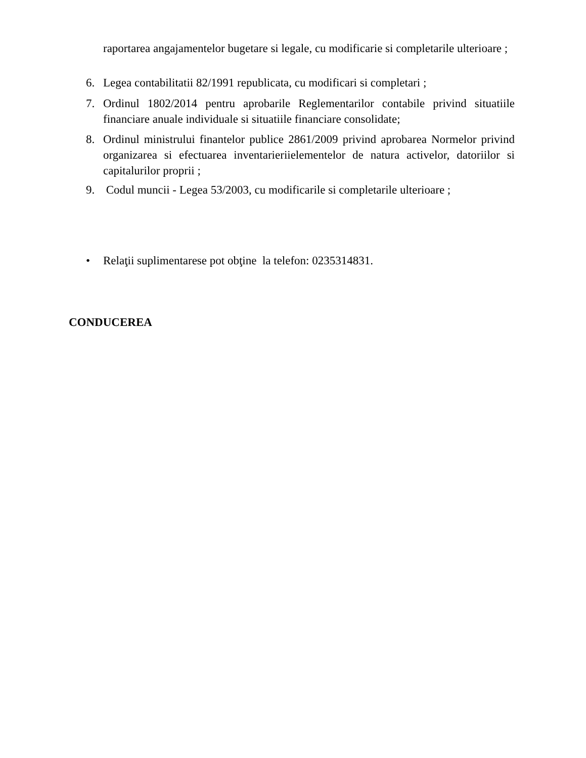raportarea angajamentelor bugetare si legale, cu modificarie si completarile ulterioare ;
6. Legea contabilitatii 82/1991 republicata, cu modificari si completari ;
7. Ordinul 1802/2014 pentru aprobarile Reglementarilor contabile privind situatiile financiare anuale individuale si situatiile financiare consolidate;
8. Ordinul ministrului finantelor publice 2861/2009 privind aprobarea Normelor privind organizarea si efectuarea inventarieriielementelor de natura activelor, datoriilor si capitalurilor proprii ;
9. Codul muncii - Legea 53/2003, cu modificarile si completarile ulterioare ;
• Relaţii suplimentarese pot obţine la telefon: 0235314831.
CONDUCEREA